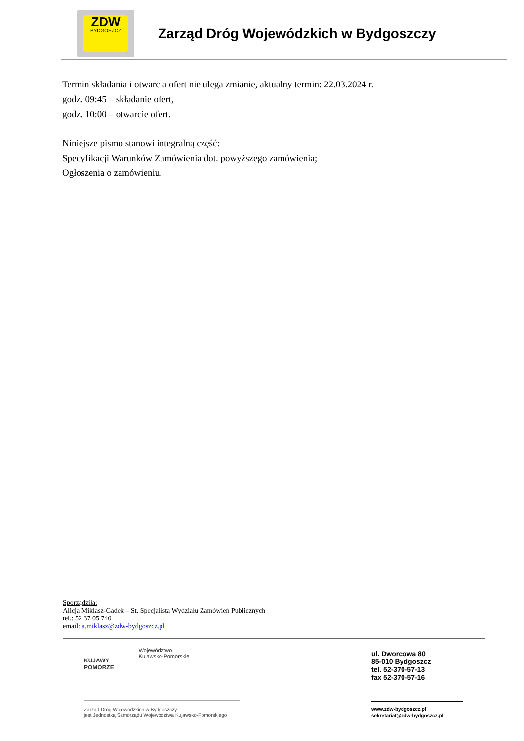ZDW
BYDGOSZCZ
Zarząd Dróg Wojewódzkich w Bydgoszczy
Termin składania i otwarcia ofert nie ulega zmianie, aktualny termin: 22.03.2024 r.
godz. 09:45 – składanie ofert,
godz. 10:00 – otwarcie ofert.
Niniejsze pismo stanowi integralną część:
Specyfikacji Warunków Zamówienia dot. powyższego zamówienia;
Ogłoszenia o zamówieniu.
Sporządziła:
Alicja Miklasz-Gadek – St. Specjalista Wydziału Zamówień Publicznych
tel.: 52 37 05 740
email: a.miklasz@zdw-bydgoszcz.pl
KUJAWY
POMORZE
Województwo
Kujawsko-Pomorskie
Zarząd Dróg Wojewódzkich w Bydgoszczy
jest Jednostką Samorządu Województwa Kujawsko-Pomorskiego
ul. Dworcowa 80
85-010 Bydgoszcz
tel. 52-370-57-13
fax 52-370-57-16
www.zdw-bydgoszcz.pl
sekretariat@zdw-bydgoszcz.pl